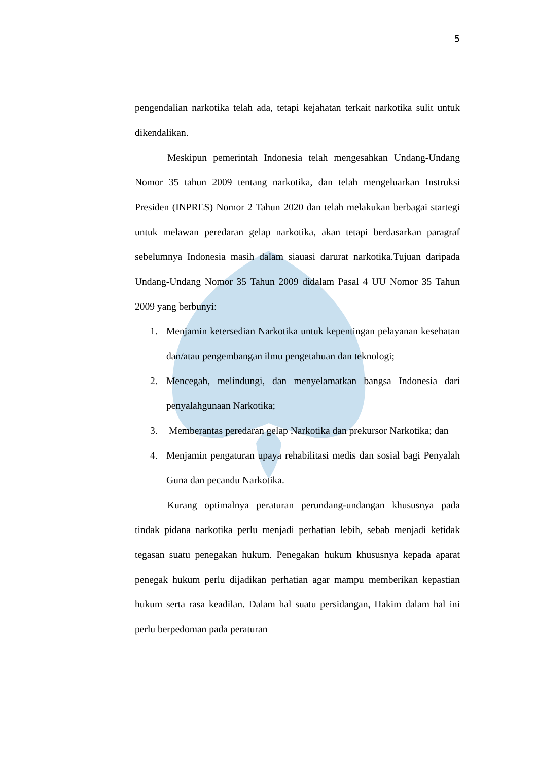5
pengendalian narkotika telah ada, tetapi kejahatan terkait narkotika sulit untuk dikendalikan.
Meskipun pemerintah Indonesia telah mengesahkan Undang-Undang Nomor 35 tahun 2009 tentang narkotika, dan telah mengeluarkan Instruksi Presiden (INPRES) Nomor 2 Tahun 2020 dan telah melakukan berbagai startegi untuk melawan peredaran gelap narkotika, akan tetapi berdasarkan paragraf sebelumnya Indonesia masih dalam siauasi darurat narkotika.Tujuan daripada Undang-Undang Nomor 35 Tahun 2009 didalam Pasal 4 UU Nomor 35 Tahun 2009 yang berbunyi:
1. Menjamin ketersedian Narkotika untuk kepentingan pelayanan kesehatan dan/atau pengembangan ilmu pengetahuan dan teknologi;
2. Mencegah, melindungi, dan menyelamatkan bangsa Indonesia dari penyalahgunaan Narkotika;
3. Memberantas peredaran gelap Narkotika dan prekursor Narkotika; dan
4. Menjamin pengaturan upaya rehabilitasi medis dan sosial bagi Penyalah Guna dan pecandu Narkotika.
Kurang optimalnya peraturan perundang-undangan khususnya pada tindak pidana narkotika perlu menjadi perhatian lebih, sebab menjadi ketidak tegasan suatu penegakan hukum. Penegakan hukum khususnya kepada aparat penegak hukum perlu dijadikan perhatian agar mampu memberikan kepastian hukum serta rasa keadilan. Dalam hal suatu persidangan, Hakim dalam hal ini perlu berpedoman pada peraturan